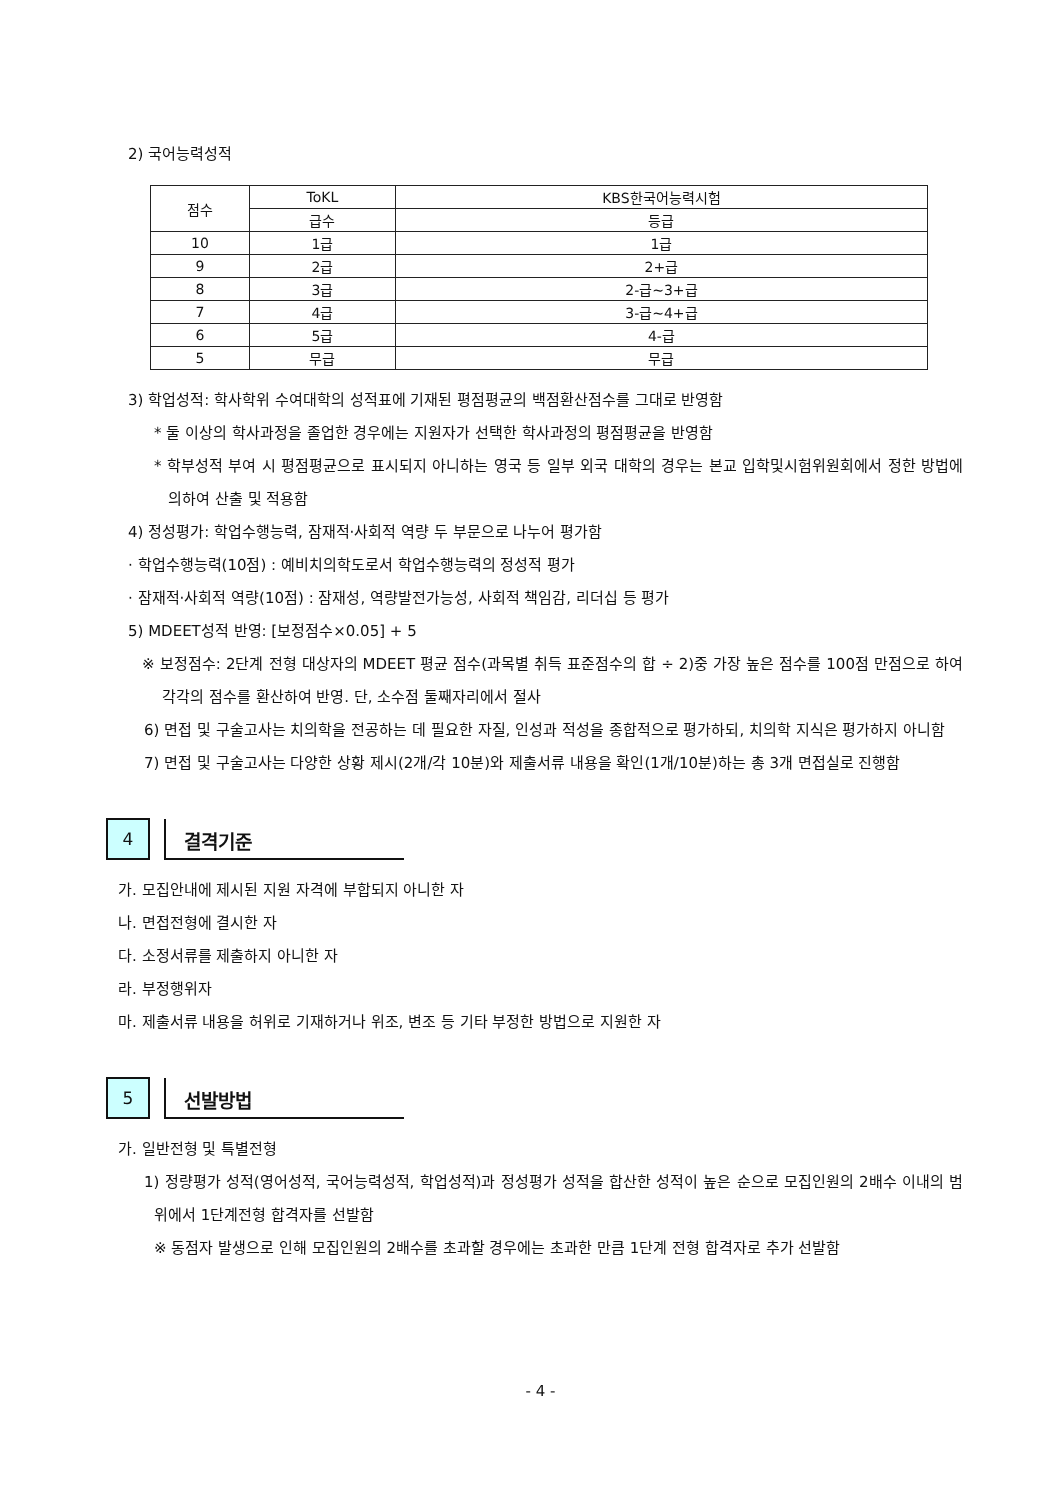2) 국어능력성적
| 점수 | ToKL | KBS한국어능력시험 |
| --- | --- | --- |
| | 급수 | 등급 |
| 10 | 1급 | 1급 |
| 9 | 2급 | 2+급 |
| 8 | 3급 | 2-급~3+급 |
| 7 | 4급 | 3-급~4+급 |
| 6 | 5급 | 4-급 |
| 5 | 무급 | 무급 |
3) 학업성적: 학사학위 수여대학의 성적표에 기재된 평점평균의 백점환산점수를 그대로 반영함
* 둘 이상의 학사과정을 졸업한 경우에는 지원자가 선택한 학사과정의 평점평균을 반영함
* 학부성적 부여 시 평점평균으로 표시되지 아니하는 영국 등 일부 외국 대학의 경우는 본교 입학및시험위원회에서 정한 방법에 의하여 산출 및 적용함
4) 정성평가: 학업수행능력, 잠재적·사회적 역량 두 부문으로 나누어 평가함
· 학업수행능력(10점) : 예비치의학도로서 학업수행능력의 정성적 평가
· 잠재적·사회적 역량(10점) : 잠재성, 역량발전가능성, 사회적 책임감, 리더십 등 평가
5) MDEET성적 반영: [보정점수×0.05] + 5
※ 보정점수: 2단계 전형 대상자의 MDEET 평균 점수(과목별 취득 표준점수의 합 ÷ 2)중 가장 높은 점수를 100점 만점으로 하여 각각의 점수를 환산하여 반영. 단, 소수점 둘째자리에서 절사
6) 면접 및 구술고사는 치의학을 전공하는 데 필요한 자질, 인성과 적성을 종합적으로 평가하되, 치의학 지식은 평가하지 아니함
7) 면접 및 구술고사는 다양한 상황 제시(2개/각 10분)와 제출서류 내용을 확인(1개/10분)하는 총 3개 면접실로 진행함
4
결격기준
가. 모집안내에 제시된 지원 자격에 부합되지 아니한 자
나. 면접전형에 결시한 자
다. 소정서류를 제출하지 아니한 자
라. 부정행위자
마. 제출서류 내용을 허위로 기재하거나 위조, 변조 등 기타 부정한 방법으로 지원한 자
5
선발방법
가. 일반전형 및 특별전형
1) 정량평가 성적(영어성적, 국어능력성적, 학업성적)과 정성평가 성적을 합산한 성적이 높은 순으로 모집인원의 2배수 이내의 범위에서 1단계전형 합격자를 선발함
※ 동점자 발생으로 인해 모집인원의 2배수를 초과할 경우에는 초과한 만큼 1단계 전형 합격자로 추가 선발함
- 4 -